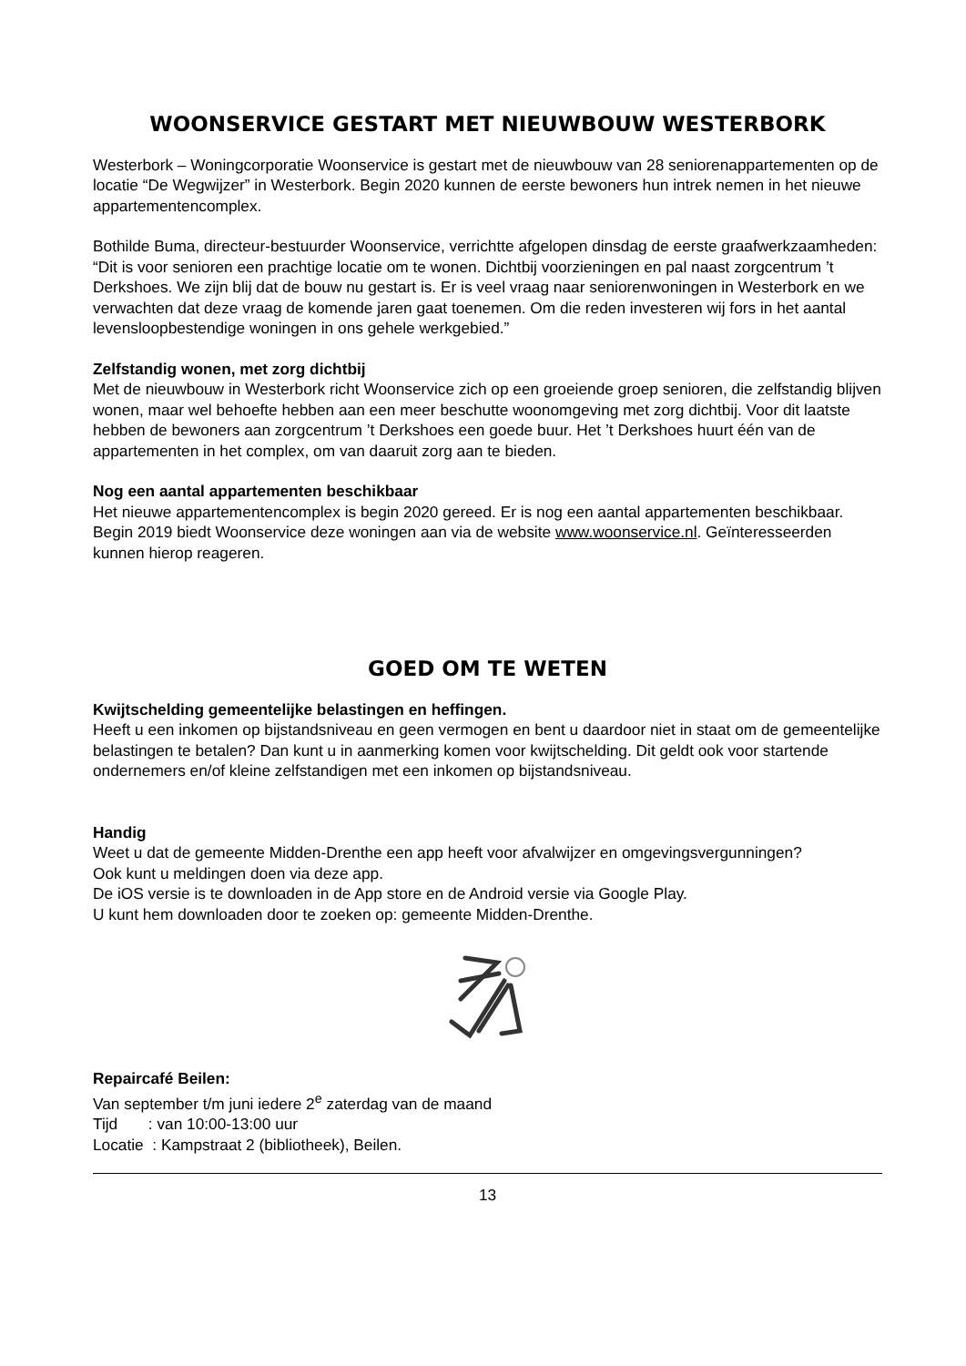WOONSERVICE GESTART MET NIEUWBOUW WESTERBORK
Westerbork – Woningcorporatie Woonservice is gestart met de nieuwbouw van 28 seniorenappartementen op de locatie “De Wegwijzer” in Westerbork. Begin 2020 kunnen de eerste bewoners hun intrek nemen in het nieuwe appartementencomplex.
Bothilde Buma, directeur-bestuurder Woonservice, verrichtte afgelopen dinsdag de eerste graafwerkzaamheden: “Dit is voor senioren een prachtige locatie om te wonen. Dichtbij voorzieningen en pal naast zorgcentrum ’t Derkshoes. We zijn blij dat de bouw nu gestart is. Er is veel vraag naar seniorenwoningen in Westerbork en we verwachten dat deze vraag de komende jaren gaat toenemen. Om die reden investeren wij fors in het aantal levensloopbestendige woningen in ons gehele werkgebied.”
Zelfstandig wonen, met zorg dichtbij
Met de nieuwbouw in Westerbork richt Woonservice zich op een groeiende groep senioren, die zelfstandig blijven wonen, maar wel behoefte hebben aan een meer beschutte woonomgeving met zorg dichtbij. Voor dit laatste hebben de bewoners aan zorgcentrum ’t Derkshoes een goede buur. Het ’t Derkshoes huurt één van de appartementen in het complex, om van daaruit zorg aan te bieden.
Nog een aantal appartementen beschikbaar
Het nieuwe appartementencomplex is begin 2020 gereed. Er is nog een aantal appartementen beschikbaar. Begin 2019 biedt Woonservice deze woningen aan via de website www.woonservice.nl. Geïnteresseerden kunnen hierop reageren.
GOED OM TE WETEN
Kwijtschelding gemeentelijke belastingen en heffingen.
Heeft u een inkomen op bijstandsniveau en geen vermogen en bent u daardoor niet in staat om de gemeentelijke belastingen te betalen? Dan kunt u in aanmerking komen voor kwijtschelding. Dit geldt ook voor startende ondernemers en/of kleine zelfstandigen met een inkomen op bijstandsniveau.
Handig
Weet u dat de gemeente Midden-Drenthe een app heeft voor afvalwijzer en omgevingsvergunningen?
Ook kunt u meldingen doen via deze app.
De iOS versie is te downloaden in de App store en de Android versie via Google Play.
U kunt hem downloaden door te zoeken op: gemeente Midden-Drenthe.
Repaircafé Beilen:
Van september t/m juni iedere 2<sup>e</sup> zaterdag van de maand
Tijd : van 10:00-13:00 uur
Locatie : Kampstraat 2 (bibliotheek), Beilen.
13